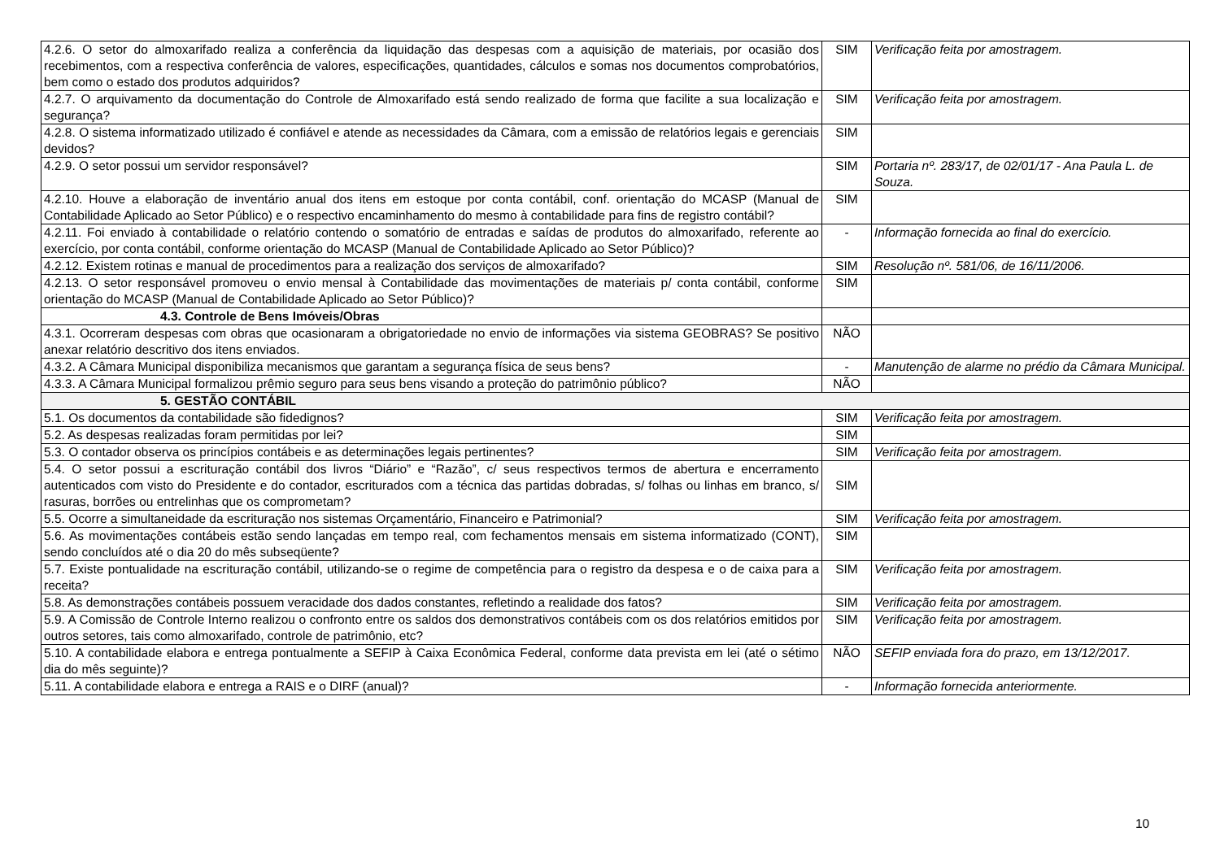| 4.2.6. O setor do almoxarifado realiza a conferência da liquidação das despesas com a aquisição de materiais, por ocasião dos recebimentos, com a respectiva conferência de valores, especificações, quantidades, cálculos e somas nos documentos comprobatórios, bem como o estado dos produtos adquiridos? | SIM | Verificação feita por amostragem. |
| 4.2.7. O arquivamento da documentação do Controle de Almoxarifado está sendo realizado de forma que facilite a sua localização e segurança? | SIM | Verificação feita por amostragem. |
| 4.2.8. O sistema informatizado utilizado é confiável e atende as necessidades da Câmara, com a emissão de relatórios legais e gerenciais devidos? | SIM | |
| 4.2.9. O setor possui um servidor responsável? | SIM | Portaria nº. 283/17, de 02/01/17 - Ana Paula L. de Souza. |
| 4.2.10. Houve a elaboração de inventário anual dos itens em estoque por conta contábil, conf. orientação do MCASP (Manual de Contabilidade Aplicado ao Setor Público) e o respectivo encaminhamento do mesmo à contabilidade para fins de registro contábil? | SIM | |
| 4.2.11. Foi enviado à contabilidade o relatório contendo o somatório de entradas e saídas de produtos do almoxarifado, referente ao exercício, por conta contábil, conforme orientação do MCASP (Manual de Contabilidade Aplicado ao Setor Público)? | - | Informação fornecida ao final do exercício. |
| 4.2.12. Existem rotinas e manual de procedimentos para a realização dos serviços de almoxarifado? | SIM | Resolução nº. 581/06, de 16/11/2006. |
| 4.2.13. O setor responsável promoveu o envio mensal à Contabilidade das movimentações de materiais p/ conta contábil, conforme orientação do MCASP (Manual de Contabilidade Aplicado ao Setor Público)? | SIM | |
| 4.3. Controle de Bens Imóveis/Obras | | |
| 4.3.1. Ocorreram despesas com obras que ocasionaram a obrigatoriedade no envio de informações via sistema GEOBRAS? Se positivo anexar relatório descritivo dos itens enviados. | NÃO | |
| 4.3.2. A Câmara Municipal disponibiliza mecanismos que garantam a segurança física de seus bens? | - | Manutenção de alarme no prédio da Câmara Municipal. |
| 4.3.3. A Câmara Municipal formalizou prêmio seguro para seus bens visando a proteção do patrimônio público? | NÃO | |
| 5. GESTÃO CONTÁBIL | | |
| 5.1. Os documentos da contabilidade são fidedignos? | SIM | Verificação feita por amostragem. |
| 5.2. As despesas realizadas foram permitidas por lei? | SIM | |
| 5.3. O contador observa os princípios contábeis e as determinações legais pertinentes? | SIM | Verificação feita por amostragem. |
| 5.4. O setor possui a escrituração contábil dos livros “Diário” e “Razão”, c/ seus respectivos termos de abertura e encerramento autenticados com visto do Presidente e do contador, escriturados com a técnica das partidas dobradas, s/ folhas ou linhas em branco, s/ rasuras, borrões ou entrelinhas que os comprometam? | SIM | |
| 5.5. Ocorre a simultaneidade da escrituração nos sistemas Orçamentário, Financeiro e Patrimonial? | SIM | Verificação feita por amostragem. |
| 5.6. As movimentações contábeis estão sendo lançadas em tempo real, com fechamentos mensais em sistema informatizado (CONT), sendo concluídos até o dia 20 do mês subseqüente? | SIM | |
| 5.7. Existe pontualidade na escrituração contábil, utilizando-se o regime de competência para o registro da despesa e o de caixa para a receita? | SIM | Verificação feita por amostragem. |
| 5.8. As demonstrações contábeis possuem veracidade dos dados constantes, refletindo a realidade dos fatos? | SIM | Verificação feita por amostragem. |
| 5.9. A Comissão de Controle Interno realizou o confronto entre os saldos dos demonstrativos contábeis com os dos relatórios emitidos por outros setores, tais como almoxarifado, controle de patrimônio, etc? | SIM | Verificação feita por amostragem. |
| 5.10. A contabilidade elabora e entrega pontualmente a SEFIP à Caixa Econômica Federal, conforme data prevista em lei (até o sétimo dia do mês seguinte)? | NÃO | SEFIP enviada fora do prazo, em 13/12/2017. |
| 5.11. A contabilidade elabora e entrega a RAIS e o DIRF (anual)? | - | Informação fornecida anteriormente. |
10